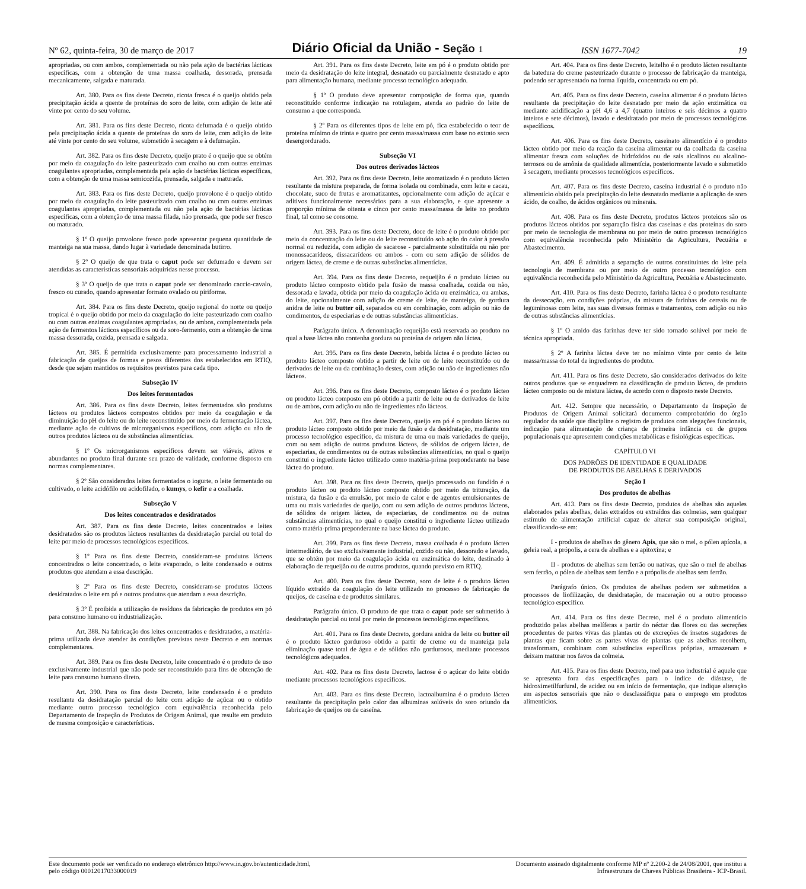Nº 62, quinta-feira, 30 de março de 2017 Diário Oficial da União - Seção 1 ISSN 1677-7042 19
apropriadas, ou com ambos, complementada ou não pela ação de bactérias lácticas específicas, com a obtenção de uma massa coalhada, dessorada, prensada mecanicamente, salgada e maturada.
Art. 380. Para os fins deste Decreto, ricota fresca é o queijo obtido pela precipitação ácida a quente de proteínas do soro de leite, com adição de leite até vinte por cento do seu volume.
Art. 381. Para os fins deste Decreto, ricota defumada é o queijo obtido pela precipitação ácida a quente de proteínas do soro de leite, com adição de leite até vinte por cento do seu volume, submetido à secagem e à defumação.
Art. 382. Para os fins deste Decreto, queijo prato é o queijo que se obtém por meio da coagulação do leite pasteurizado com coalho ou com outras enzimas coagulantes apropriadas, complementada pela ação de bactérias lácticas específicas, com a obtenção de uma massa semicozida, prensada, salgada e maturada.
Art. 383. Para os fins deste Decreto, queijo provolone é o queijo obtido por meio da coagulação do leite pasteurizado com coalho ou com outras enzimas coagulantes apropriadas, complementada ou não pela ação de bactérias lácticas específicas, com a obtenção de uma massa filada, não prensada, que pode ser fresco ou maturado.
§ 1º O queijo provolone fresco pode apresentar pequena quantidade de manteiga na sua massa, dando lugar à variedade denominada butirro.
§ 2º O queijo de que trata o caput pode ser defumado e devem ser atendidas as características sensoriais adquiridas nesse processo.
§ 3º O queijo de que trata o caput pode ser denominado caccio-cavalo, fresco ou curado, quando apresentar formato ovalado ou piriforme.
Art. 384. Para os fins deste Decreto, queijo regional do norte ou queijo tropical é o queijo obtido por meio da coagulação do leite pasteurizado com coalho ou com outras enzimas coagulantes apropriadas, ou de ambos, complementada pela ação de fermentos lácticos específicos ou de soro-fermento, com a obtenção de uma massa dessorada, cozida, prensada e salgada.
Art. 385. É permitida exclusivamente para processamento industrial a fabricação de queijos de formas e pesos diferentes dos estabelecidos em RTIQ, desde que sejam mantidos os requisitos previstos para cada tipo.
Subseção IV
Dos leites fermentados
Art. 386. Para os fins deste Decreto, leites fermentados são produtos lácteos ou produtos lácteos compostos obtidos por meio da coagulação e da diminuição do pH do leite ou do leite reconstituído por meio da fermentação láctea, mediante ação de cultivos de microrganismos específicos, com adição ou não de outros produtos lácteos ou de substâncias alimentícias.
§ 1º Os microrganismos específicos devem ser viáveis, ativos e abundantes no produto final durante seu prazo de validade, conforme disposto em normas complementares.
§ 2º São considerados leites fermentados o iogurte, o leite fermentado ou cultivado, o leite acidófilo ou acidofilado, o kumys, o kefir e a coalhada.
Subseção V
Dos leites concentrados e desidratados
Art. 387. Para os fins deste Decreto, leites concentrados e leites desidratados são os produtos lácteos resultantes da desidratação parcial ou total do leite por meio de processos tecnológicos específicos.
§ 1º Para os fins deste Decreto, consideram-se produtos lácteos concentrados o leite concentrado, o leite evaporado, o leite condensado e outros produtos que atendam a essa descrição.
§ 2º Para os fins deste Decreto, consideram-se produtos lácteos desidratados o leite em pó e outros produtos que atendam a essa descrição.
§ 3º É proibida a utilização de resíduos da fabricação de produtos em pó para consumo humano ou industrialização.
Art. 388. Na fabricação dos leites concentrados e desidratados, a matéria-prima utilizada deve atender às condições previstas neste Decreto e em normas complementares.
Art. 389. Para os fins deste Decreto, leite concentrado é o produto de uso exclusivamente industrial que não pode ser reconstituído para fins de obtenção de leite para consumo humano direto.
Art. 390. Para os fins deste Decreto, leite condensado é o produto resultante da desidratação parcial do leite com adição de açúcar ou o obtido mediante outro processo tecnológico com equivalência reconhecida pelo Departamento de Inspeção de Produtos de Origem Animal, que resulte em produto de mesma composição e características.
Art. 391. Para os fins deste Decreto, leite em pó é o produto obtido por meio da desidratação do leite integral, desnatado ou parcialmente desnatado e apto para alimentação humana, mediante processo tecnológico adequado.
§ 1º O produto deve apresentar composição de forma que, quando reconstituído conforme indicação na rotulagem, atenda ao padrão do leite de consumo a que corresponda.
§ 2º Para os diferentes tipos de leite em pó, fica estabelecido o teor de proteína mínimo de trinta e quatro por cento massa/massa com base no extrato seco desengordurado.
Subseção VI
Dos outros derivados lácteos
Art. 392. Para os fins deste Decreto, leite aromatizado é o produto lácteo resultante da mistura preparada, de forma isolada ou combinada, com leite e cacau, chocolate, suco de frutas e aromatizantes, opcionalmente com adição de açúcar e aditivos funcionalmente necessários para a sua elaboração, e que apresente a proporção mínima de oitenta e cinco por cento massa/massa de leite no produto final, tal como se consome.
Art. 393. Para os fins deste Decreto, doce de leite é o produto obtido por meio da concentração do leite ou do leite reconstituído sob ação do calor à pressão normal ou reduzida, com adição de sacarose - parcialmente substituída ou não por monossacarídeos, dissacarídeos ou ambos - com ou sem adição de sólidos de origem láctea, de creme e de outras substâncias alimentícias.
Art. 394. Para os fins deste Decreto, requeijão é o produto lácteo ou produto lácteo composto obtido pela fusão de massa coalhada, cozida ou não, dessorada e lavada, obtida por meio da coagulação ácida ou enzimática, ou ambas, do leite, opcionalmente com adição de creme de leite, de manteiga, de gordura anidra de leite ou butter oil, separados ou em combinação, com adição ou não de condimentos, de especiarias e de outras substâncias alimentícias.
Parágrafo único. A denominação requeijão está reservada ao produto no qual a base láctea não contenha gordura ou proteína de origem não láctea.
Art. 395. Para os fins deste Decreto, bebida láctea é o produto lácteo ou produto lácteo composto obtido a partir de leite ou de leite reconstituído ou de derivados de leite ou da combinação destes, com adição ou não de ingredientes não lácteos.
Art. 396. Para os fins deste Decreto, composto lácteo é o produto lácteo ou produto lácteo composto em pó obtido a partir de leite ou de derivados de leite ou de ambos, com adição ou não de ingredientes não lácteos.
Art. 397. Para os fins deste Decreto, queijo em pó é o produto lácteo ou produto lácteo composto obtido por meio da fusão e da desidratação, mediante um processo tecnológico específico, da mistura de uma ou mais variedades de queijo, com ou sem adição de outros produtos lácteos, de sólidos de origem láctea, de especiarias, de condimentos ou de outras substâncias alimentícias, no qual o queijo constitui o ingrediente lácteo utilizado como matéria-prima preponderante na base láctea do produto.
Art. 398. Para os fins deste Decreto, queijo processado ou fundido é o produto lácteo ou produto lácteo composto obtido por meio da trituração, da mistura, da fusão e da emulsão, por meio de calor e de agentes emulsionantes de uma ou mais variedades de queijo, com ou sem adição de outros produtos lácteos, de sólidos de origem láctea, de especiarias, de condimentos ou de outras substâncias alimentícias, no qual o queijo constitui o ingrediente lácteo utilizado como matéria-prima preponderante na base láctea do produto.
Art. 399. Para os fins deste Decreto, massa coalhada é o produto lácteo intermediário, de uso exclusivamente industrial, cozido ou não, dessorado e lavado, que se obtém por meio da coagulação ácida ou enzimática do leite, destinado à elaboração de requeijão ou de outros produtos, quando previsto em RTIQ.
Art. 400. Para os fins deste Decreto, soro de leite é o produto lácteo líquido extraído da coagulação do leite utilizado no processo de fabricação de queijos, de caseína e de produtos similares.
Parágrafo único. O produto de que trata o caput pode ser submetido à desidratação parcial ou total por meio de processos tecnológicos específicos.
Art. 401. Para os fins deste Decreto, gordura anidra de leite ou butter oil é o produto lácteo gorduroso obtido a partir de creme ou de manteiga pela eliminação quase total de água e de sólidos não gordurosos, mediante processos tecnológicos adequados.
Art. 402. Para os fins deste Decreto, lactose é o açúcar do leite obtido mediante processos tecnológicos específicos.
Art. 403. Para os fins deste Decreto, lactoalbumina é o produto lácteo resultante da precipitação pelo calor das albuminas solúveis do soro oriundo da fabricação de queijos ou de caseína.
Art. 404. Para os fins deste Decreto, leitelho é o produto lácteo resultante da batedura do creme pasteurizado durante o processo de fabricação da manteiga, podendo ser apresentado na forma líquida, concentrada ou em pó.
Art. 405. Para os fins deste Decreto, caseína alimentar é o produto lácteo resultante da precipitação do leite desnatado por meio da ação enzimática ou mediante acidificação a pH 4,6 a 4,7 (quatro inteiros e seis décimos a quatro inteiros e sete décimos), lavado e desidratado por meio de processos tecnológicos específicos.
Art. 406. Para os fins deste Decreto, caseinato alimentício é o produto lácteo obtido por meio da reação da caseína alimentar ou da coalhada da caseína alimentar fresca com soluções de hidróxidos ou de sais alcalinos ou alcalino-terrosos ou de amônia de qualidade alimentícia, posteriormente lavado e submetido à secagem, mediante processos tecnológicos específicos.
Art. 407. Para os fins deste Decreto, caseína industrial é o produto não alimentício obtido pela precipitação do leite desnatado mediante a aplicação de soro ácido, de coalho, de ácidos orgânicos ou minerais.
Art. 408. Para os fins deste Decreto, produtos lácteos proteicos são os produtos lácteos obtidos por separação física das caseínas e das proteínas do soro por meio de tecnologia de membrana ou por meio de outro processo tecnológico com equivalência reconhecida pelo Ministério da Agricultura, Pecuária e Abastecimento.
Art. 409. É admitida a separação de outros constituintes do leite pela tecnologia de membrana ou por meio de outro processo tecnológico com equivalência reconhecida pelo Ministério da Agricultura, Pecuária e Abastecimento.
Art. 410. Para os fins deste Decreto, farinha láctea é o produto resultante da dessecação, em condições próprias, da mistura de farinhas de cereais ou de leguminosas com leite, nas suas diversas formas e tratamentos, com adição ou não de outras substâncias alimentícias.
§ 1º O amido das farinhas deve ter sido tornado solúvel por meio de técnica apropriada.
§ 2º A farinha láctea deve ter no mínimo vinte por cento de leite massa/massa do total de ingredientes do produto.
Art. 411. Para os fins deste Decreto, são considerados derivados do leite outros produtos que se enquadrem na classificação de produto lácteo, de produto lácteo composto ou de mistura láctea, de acordo com o disposto neste Decreto.
Art. 412. Sempre que necessário, o Departamento de Inspeção de Produtos de Origem Animal solicitará documento comprobatório do órgão regulador da saúde que discipline o registro de produtos com alegações funcionais, indicação para alimentação de criança de primeira infância ou de grupos populacionais que apresentem condições metabólicas e fisiológicas específicas.
CAPÍTULO VI
DOS PADRÕES DE IDENTIDADE E QUALIDADE
DE PRODUTOS DE ABELHAS E DERIVADOS
Seção I
Dos produtos de abelhas
Art. 413. Para os fins deste Decreto, produtos de abelhas são aqueles elaborados pelas abelhas, delas extraídos ou extraídos das colmeias, sem qualquer estímulo de alimentação artificial capaz de alterar sua composição original, classificando-se em:
I - produtos de abelhas do gênero Apis, que são o mel, o pólen apícola, a geleia real, a própolis, a cera de abelhas e a apitoxina; e
II - produtos de abelhas sem ferrão ou nativas, que são o mel de abelhas sem ferrão, o pólen de abelhas sem ferrão e a própolis de abelhas sem ferrão.
Parágrafo único. Os produtos de abelhas podem ser submetidos a processos de liofilização, de desidratação, de maceração ou a outro processo tecnológico específico.
Art. 414. Para os fins deste Decreto, mel é o produto alimentício produzido pelas abelhas melíferas a partir do néctar das flores ou das secreções procedentes de partes vivas das plantas ou de excreções de insetos sugadores de plantas que ficam sobre as partes vivas de plantas que as abelhas recolhem, transformam, combinam com substâncias específicas próprias, armazenam e deixam maturar nos favos da colmeia.
Art. 415. Para os fins deste Decreto, mel para uso industrial é aquele que se apresenta fora das especificações para o índice de diástase, de hidroximetilfurfural, de acidez ou em início de fermentação, que indique alteração em aspectos sensoriais que não o desclassifique para o emprego em produtos alimentícios.
Este documento pode ser verificado no endereço eletrônico http://www.in.gov.br/autenticidade.html,
pelo código 00012017033000019 Documento assinado digitalmente conforme MP nº 2.200-2 de 24/08/2001, que institui a
Infraestrutura de Chaves Públicas Brasileira - ICP-Brasil.